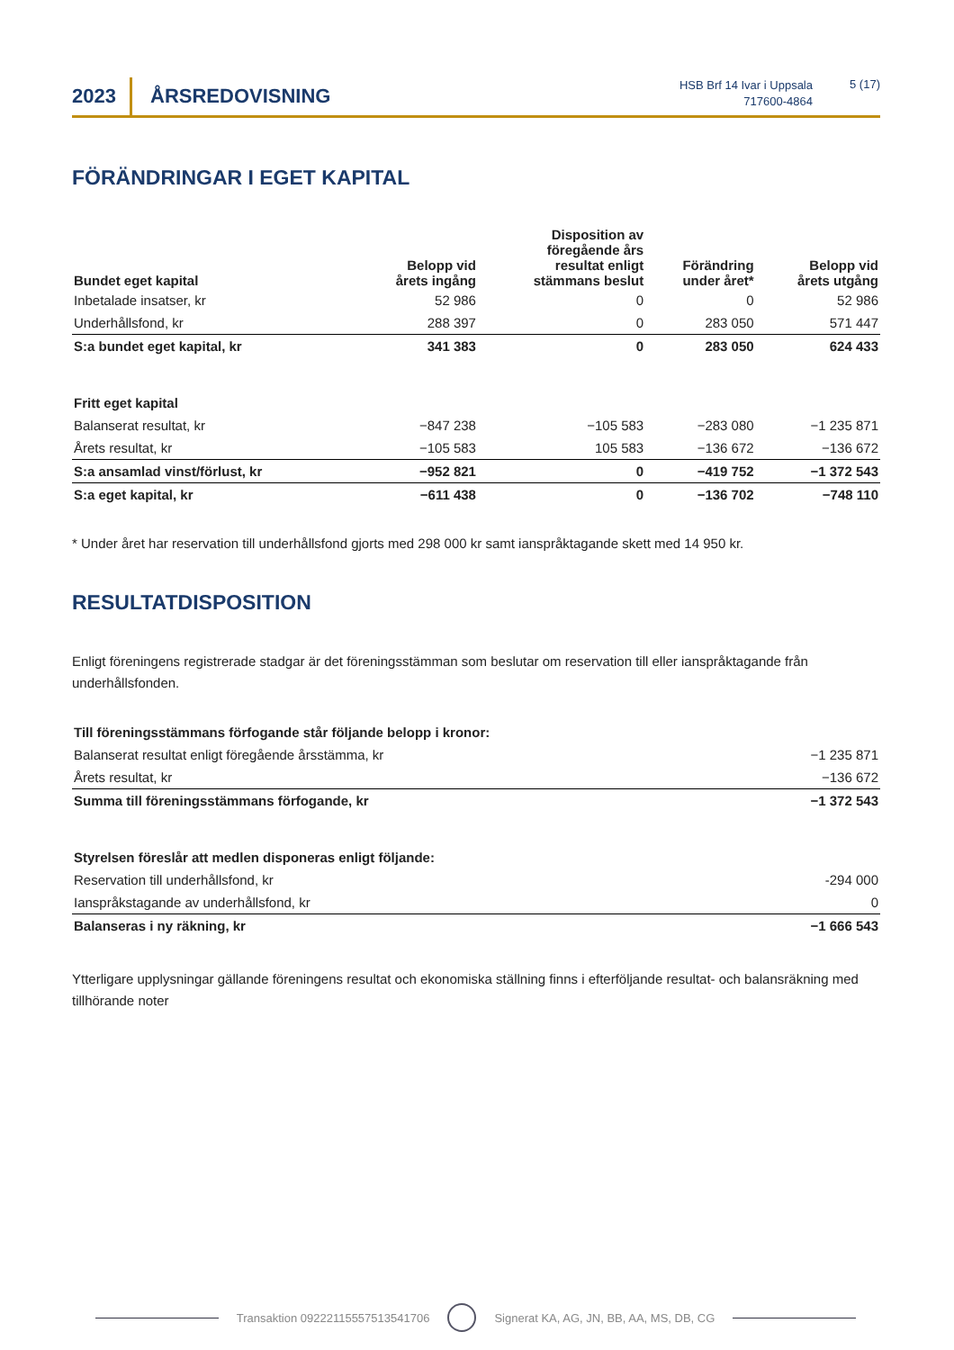2023 ÅRSREDOVISNING
HSB Brf 14 Ivar i Uppsala
717600-4864
5 (17)
FÖRÄNDRINGAR I EGET KAPITAL
| Bundet eget kapital | Belopp vid årets ingång | Disposition av föregående års resultat enligt stämmans beslut | Förändring under året* | Belopp vid årets utgång |
| --- | --- | --- | --- | --- |
| Inbetalade insatser, kr | 52 986 | 0 | 0 | 52 986 |
| Underhållsfond, kr | 288 397 | 0 | 283 050 | 571 447 |
| S:a bundet eget kapital, kr | 341 383 | 0 | 283 050 | 624 433 |
| Fritt eget kapital | | | | |
| Balanserat resultat, kr | −847 238 | −105 583 | −283 080 | −1 235 871 |
| Årets resultat, kr | −105 583 | 105 583 | −136 672 | −136 672 |
| S:a ansamlad vinst/förlust, kr | −952 821 | 0 | −419 752 | −1 372 543 |
| S:a eget kapital, kr | −611 438 | 0 | −136 702 | −748 110 |
* Under året har reservation till underhållsfond gjorts med 298 000 kr samt ianspråktagande skett med 14 950 kr.
RESULTATDISPOSITION
Enligt föreningens registrerade stadgar är det föreningsstämman som beslutar om reservation till eller ianspråktagande från underhållsfonden.
| Till föreningsstämmans förfogande står följande belopp i kronor: | |
| Balanserat resultat enligt föregående årsstämma, kr | −1 235 871 |
| Årets resultat, kr | −136 672 |
| Summa till föreningsstämmans förfogande, kr | −1 372 543 |
| Styrelsen föreslår att medlen disponeras enligt följande: | |
| Reservation till underhållsfond, kr | -294 000 |
| Ianspråkstagande av underhållsfond, kr | 0 |
| Balanseras i ny räkning, kr | −1 666 543 |
Ytterligare upplysningar gällande föreningens resultat och ekonomiska ställning finns i efterföljande resultat- och balansräkning med tillhörande noter
Transaktion 09222115557513541706 Signerat KA, AG, JN, BB, AA, MS, DB, CG